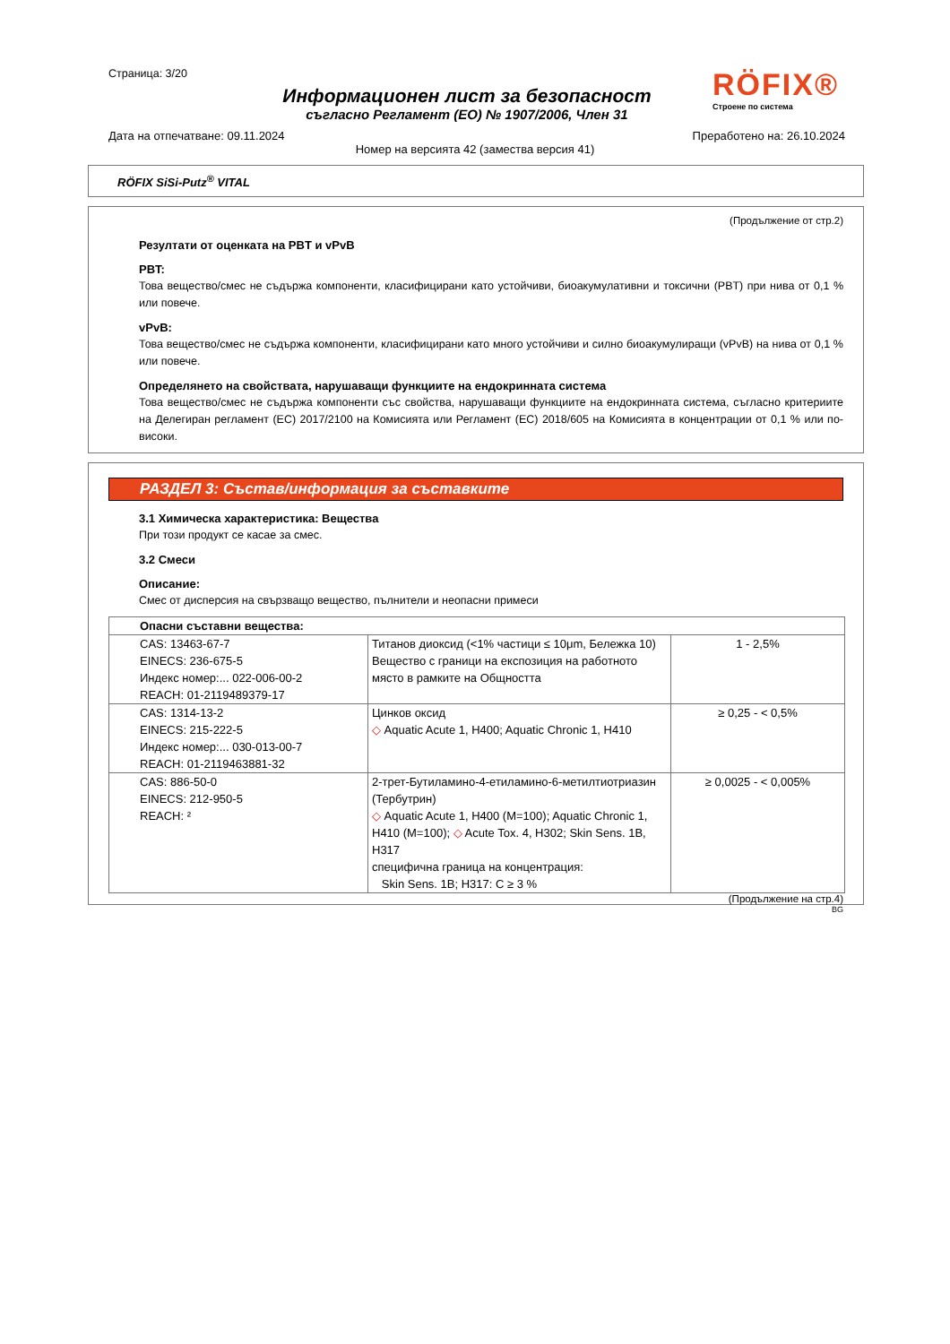Страница: 3/20
Информационен лист за безопасност
съгласно Регламент (ЕО) № 1907/2006, Член 31
RÖFIX®
Строене по система
Дата на отпечатване: 09.11.2024 Преработено на: 26.10.2024
Номер на версията 42 (замества версия 41)
RÖFIX SiSi-Putz<sup>®</sup> VITAL
(Продължение от стр.2)
Резултати от оценката на PBT и vPvB
PBT:
Това вещество/смес не съдържа компоненти, класифицирани като устойчиви, биоакумулативни и токсични (PBT) при нива от 0,1 % или повече.
vPvB:
Това вещество/смес не съдържа компоненти, класифицирани като много устойчиви и силно биоакумулиращи (vPvB) на нива от 0,1 % или повече.
Определянето на свойствата, нарушаващи функциите на ендокринната система
Това вещество/смес не съдържа компоненти със свойства, нарушаващи функциите на ендокринната система, съгласно критериите на Делегиран регламент (ЕС) 2017/2100 на Комисията или Регламент (ЕС) 2018/605 на Комисията в концентрации от 0,1 % или по-високи.
РАЗДЕЛ 3: Състав/информация за съставките
3.1 Химическа характеристика: Вещества
При този продукт се касае за смес.
3.2 Смеси
Описание:
Смес от дисперсия на свързващо вещество, пълнители и неопасни примеси
| Опасни съставни вещества: | | |
| --- | --- | --- |
| CAS: 13463-67-7 EINECS: 236-675-5 Индекс номер:... 022-006-00-2 REACH: 01-2119489379-17 | Титанов диоксид (<1% частици ≤ 10μm, Бележка 10) Вещество с граници на експозиция на работното място в рамките на Общността | 1 - 2,5% |
| CAS: 1314-13-2 EINECS: 215-222-5 Индекс номер:... 030-013-00-7 REACH: 01-2119463881-32 | Цинков оксид ◇ Aquatic Acute 1, H400; Aquatic Chronic 1, H410 | ≥ 0,25 - < 0,5% |
| CAS: 886-50-0 EINECS: 212-950-5 REACH: ² | 2-трет-Бутиламино-4-етиламино-6-метилтиотриазин (Тербутрин) ◇ Aquatic Acute 1, H400 (M=100); Aquatic Chronic 1, H410 (M=100); ◇ Acute Tox. 4, H302; Skin Sens. 1B, H317 специфична граница на концентрация: Skin Sens. 1B; H317: C ≥ 3 % | ≥ 0,0025 - < 0,005% |
(Продължение на стр.4)
BG